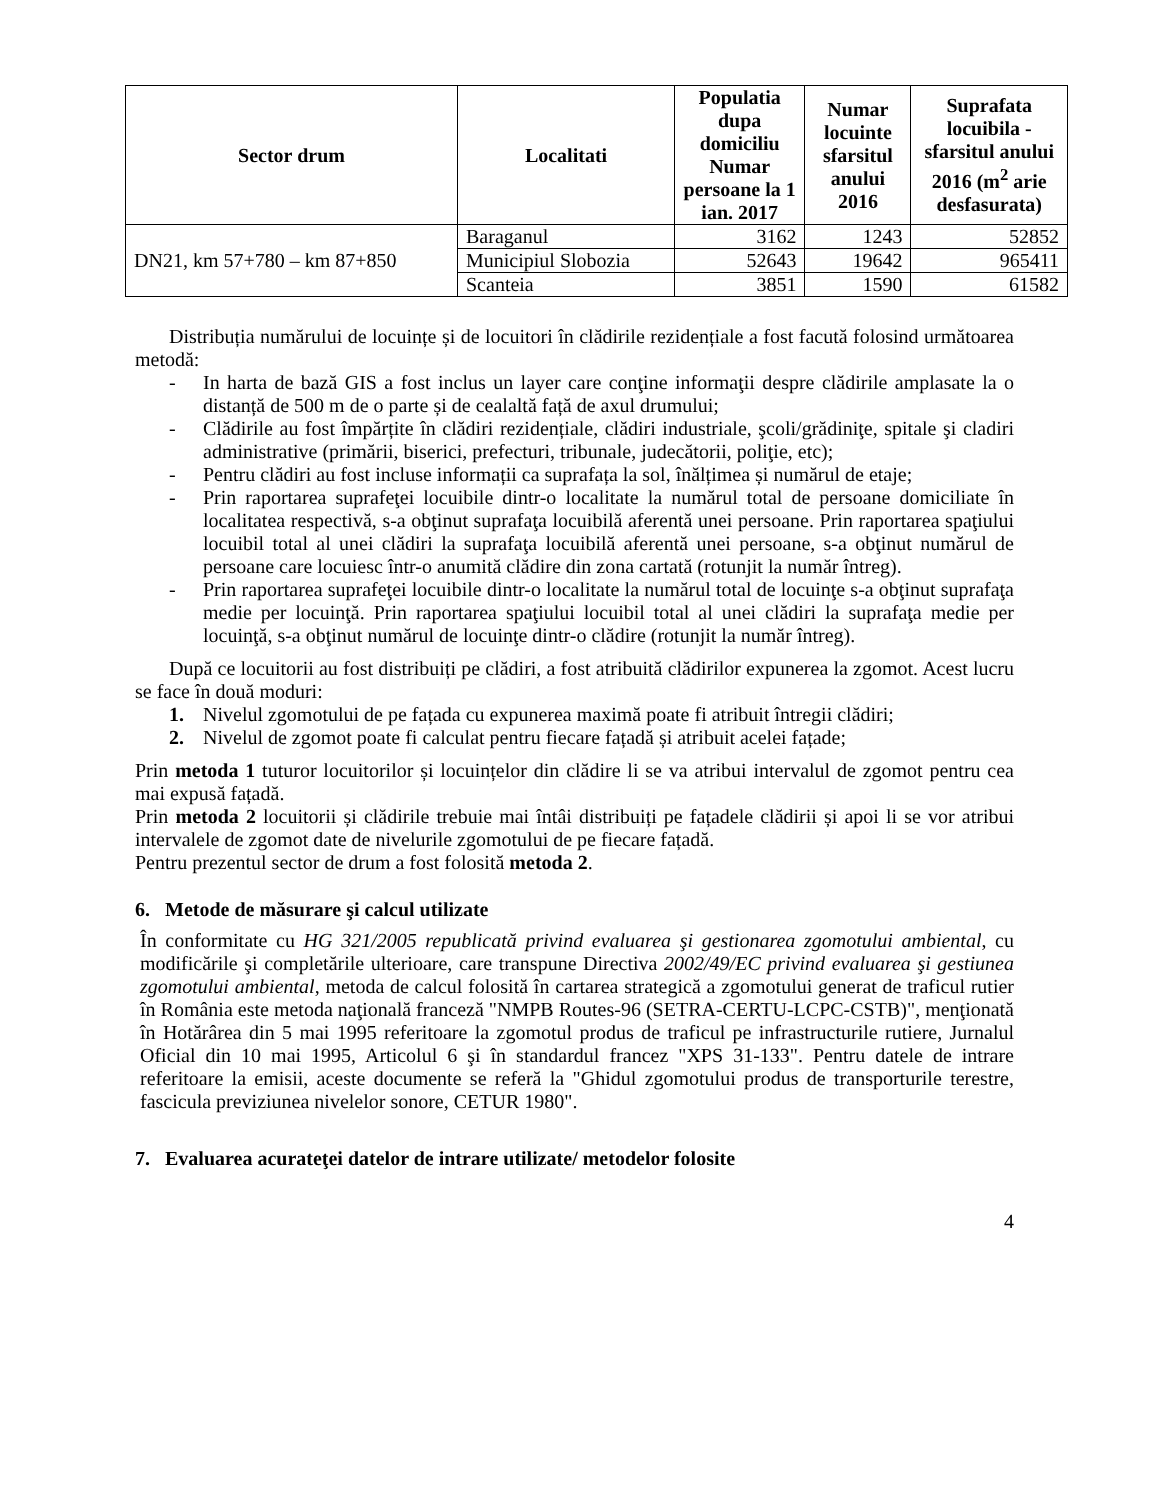| Sector drum | Localitati | Populatia dupa domiciliu Numar persoane la 1 ian. 2017 | Numar locuinte sfarsitul anului 2016 | Suprafata locuibila - sfarsitul anului 2016 (m<sup>2</sup> arie desfasurata) |
| --- | --- | --- | --- | --- |
| DN21, km 57+780 – km 87+850 | Baraganul | 3162 | 1243 | 52852 |
| | Municipiul Slobozia | 52643 | 19642 | 965411 |
| | Scanteia | 3851 | 1590 | 61582 |
Distribuția numărului de locuințe și de locuitori în clădirile rezidențiale a fost facută folosind următoarea metodă:
- In harta de bază GIS a fost inclus un layer care conţine informaţii despre clădirile amplasate la o distanță de 500 m de o parte și de cealaltă față de axul drumului;
- Clădirile au fost împărțite în clădiri rezidențiale, clădiri industriale, şcoli/grădiniţe, spitale şi cladiri administrative (primării, biserici, prefecturi, tribunale, judecătorii, poliţie, etc);
- Pentru clădiri au fost incluse informații ca suprafața la sol, înălțimea și numărul de etaje;
- Prin raportarea suprafeţei locuibile dintr-o localitate la numărul total de persoane domiciliate în localitatea respectivă, s-a obţinut suprafaţa locuibilă aferentă unei persoane. Prin raportarea spaţiului locuibil total al unei clădiri la suprafaţa locuibilă aferentă unei persoane, s-a obţinut numărul de persoane care locuiesc într-o anumită clădire din zona cartată (rotunjit la număr întreg).
- Prin raportarea suprafeţei locuibile dintr-o localitate la numărul total de locuinţe s-a obţinut suprafaţa medie per locuinţă. Prin raportarea spaţiului locuibil total al unei clădiri la suprafaţa medie per locuinţă, s-a obţinut numărul de locuinţe dintr-o clădire (rotunjit la număr întreg).
După ce locuitorii au fost distribuiți pe clădiri, a fost atribuită clădirilor expunerea la zgomot. Acest lucru se face în două moduri:
1. Nivelul zgomotului de pe fațada cu expunerea maximă poate fi atribuit întregii clădiri;
2. Nivelul de zgomot poate fi calculat pentru fiecare fațadă și atribuit acelei fațade;
Prin metoda 1 tuturor locuitorilor și locuințelor din clădire li se va atribui intervalul de zgomot pentru cea mai expusă fațadă.
Prin metoda 2 locuitorii și clădirile trebuie mai întâi distribuiți pe fațadele clădirii și apoi li se vor atribui intervalele de zgomot date de nivelurile zgomotului de pe fiecare fațadă.
Pentru prezentul sector de drum a fost folosită metoda 2.
6. Metode de măsurare şi calcul utilizate
În conformitate cu HG 321/2005 republicată privind evaluarea şi gestionarea zgomotului ambiental, cu modificările şi completările ulterioare, care transpune Directiva 2002/49/EC privind evaluarea şi gestiunea zgomotului ambiental, metoda de calcul folosită în cartarea strategică a zgomotului generat de traficul rutier în România este metoda naţională franceză "NMPB Routes-96 (SETRA-CERTU-LCPC-CSTB)", menţionată în Hotărârea din 5 mai 1995 referitoare la zgomotul produs de traficul pe infrastructurile rutiere, Jurnalul Oficial din 10 mai 1995, Articolul 6 şi în standardul francez "XPS 31-133". Pentru datele de intrare referitoare la emisii, aceste documente se referă la "Ghidul zgomotului produs de transporturile terestre, fascicula previziunea nivelelor sonore, CETUR 1980".
7. Evaluarea acurateţei datelor de intrare utilizate/ metodelor folosite
4